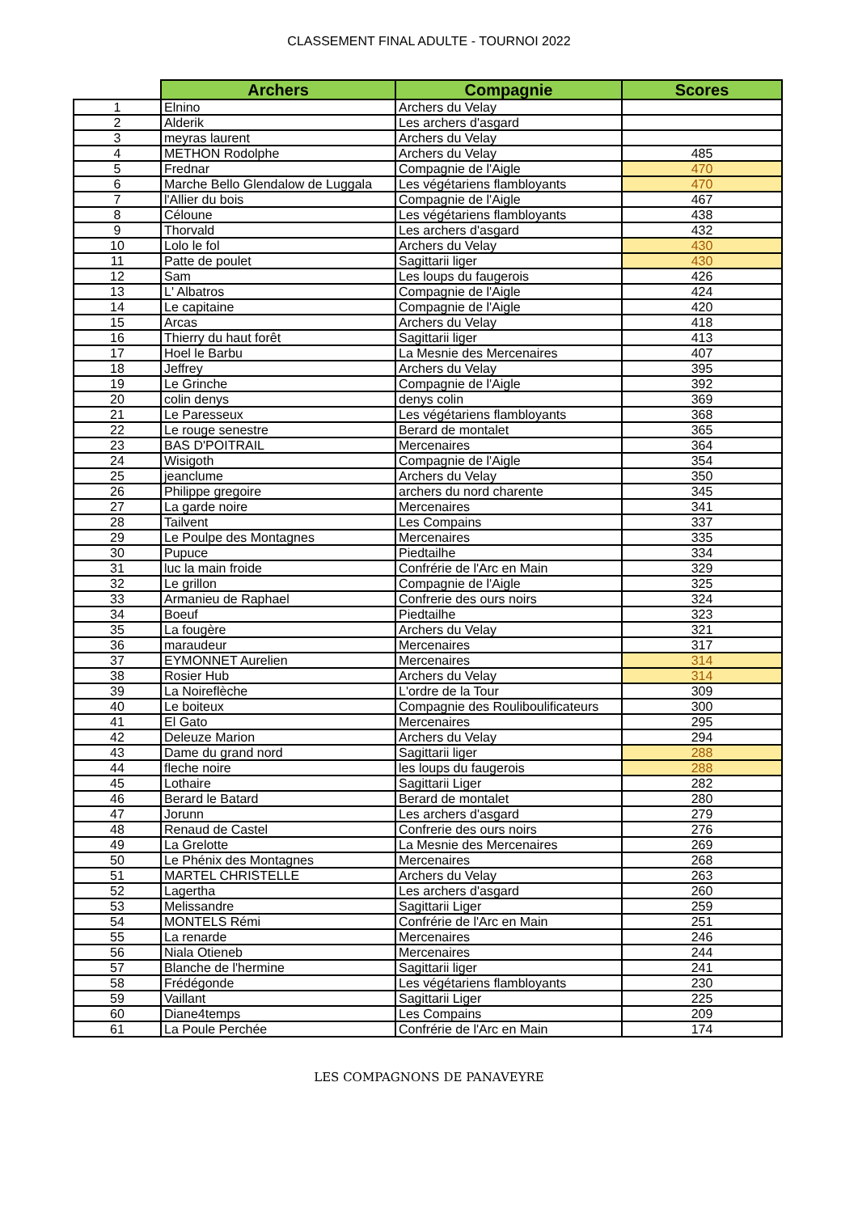CLASSEMENT FINAL ADULTE - TOURNOI 2022
| | Archers | Compagnie | Scores |
| --- | --- | --- | --- |
| 1 | Elnino | Archers du Velay | |
| 2 | Alderik | Les archers d'asgard | |
| 3 | meyras laurent | Archers du Velay | |
| 4 | METHON Rodolphe | Archers du Velay | 485 |
| 5 | Frednar | Compagnie de l'Aigle | 470 |
| 6 | Marche Bello Glendalow de Luggala | Les végétariens flambloyants | 470 |
| 7 | l'Allier du bois | Compagnie de l'Aigle | 467 |
| 8 | Céloune | Les végétariens flambloyants | 438 |
| 9 | Thorvald | Les archers d'asgard | 432 |
| 10 | Lolo le fol | Archers du Velay | 430 |
| 11 | Patte de poulet | Sagittarii liger | 430 |
| 12 | Sam | Les loups du faugerois | 426 |
| 13 | L' Albatros | Compagnie de l'Aigle | 424 |
| 14 | Le capitaine | Compagnie de l'Aigle | 420 |
| 15 | Arcas | Archers du Velay | 418 |
| 16 | Thierry du haut forêt | Sagittarii liger | 413 |
| 17 | Hoel le Barbu | La Mesnie des Mercenaires | 407 |
| 18 | Jeffrey | Archers du Velay | 395 |
| 19 | Le Grinche | Compagnie de l'Aigle | 392 |
| 20 | colin denys | denys colin | 369 |
| 21 | Le Paresseux | Les végétariens flambloyants | 368 |
| 22 | Le rouge senestre | Berard de montalet | 365 |
| 23 | BAS D'POITRAIL | Mercenaires | 364 |
| 24 | Wisigoth | Compagnie de l'Aigle | 354 |
| 25 | jeanclume | Archers du Velay | 350 |
| 26 | Philippe gregoire | archers du nord charente | 345 |
| 27 | La garde noire | Mercenaires | 341 |
| 28 | Tailvent | Les Compains | 337 |
| 29 | Le Poulpe des Montagnes | Mercenaires | 335 |
| 30 | Pupuce | Piedtailhe | 334 |
| 31 | luc la main froide | Confrérie de l'Arc en Main | 329 |
| 32 | Le grillon | Compagnie de l'Aigle | 325 |
| 33 | Armanieu de Raphael | Confrerie des ours noirs | 324 |
| 34 | Boeuf | Piedtailhe | 323 |
| 35 | La fougère | Archers du Velay | 321 |
| 36 | maraudeur | Mercenaires | 317 |
| 37 | EYMONNET Aurelien | Mercenaires | 314 |
| 38 | Rosier Hub | Archers du Velay | 314 |
| 39 | La Noireflèche | L'ordre de la Tour | 309 |
| 40 | Le boiteux | Compagnie des Rouliboulificateurs | 300 |
| 41 | El Gato | Mercenaires | 295 |
| 42 | Deleuze Marion | Archers du Velay | 294 |
| 43 | Dame du grand nord | Sagittarii liger | 288 |
| 44 | fleche noire | les loups du faugerois | 288 |
| 45 | Lothaire | Sagittarii Liger | 282 |
| 46 | Berard le Batard | Berard de montalet | 280 |
| 47 | Jorunn | Les archers d'asgard | 279 |
| 48 | Renaud de Castel | Confrerie des ours noirs | 276 |
| 49 | La Grelotte | La Mesnie des Mercenaires | 269 |
| 50 | Le Phénix des Montagnes | Mercenaires | 268 |
| 51 | MARTEL CHRISTELLE | Archers du Velay | 263 |
| 52 | Lagertha | Les archers d'asgard | 260 |
| 53 | Melissandre | Sagittarii Liger | 259 |
| 54 | MONTELS Rémi | Confrérie de l'Arc en Main | 251 |
| 55 | La renarde | Mercenaires | 246 |
| 56 | Niala Otieneb | Mercenaires | 244 |
| 57 | Blanche de l'hermine | Sagittarii liger | 241 |
| 58 | Frédégonde | Les végétariens flambloyants | 230 |
| 59 | Vaillant | Sagittarii Liger | 225 |
| 60 | Diane4temps | Les Compains | 209 |
| 61 | La Poule Perchée | Confrérie de l'Arc en Main | 174 |
LES COMPAGNONS DE PANAVEYRE